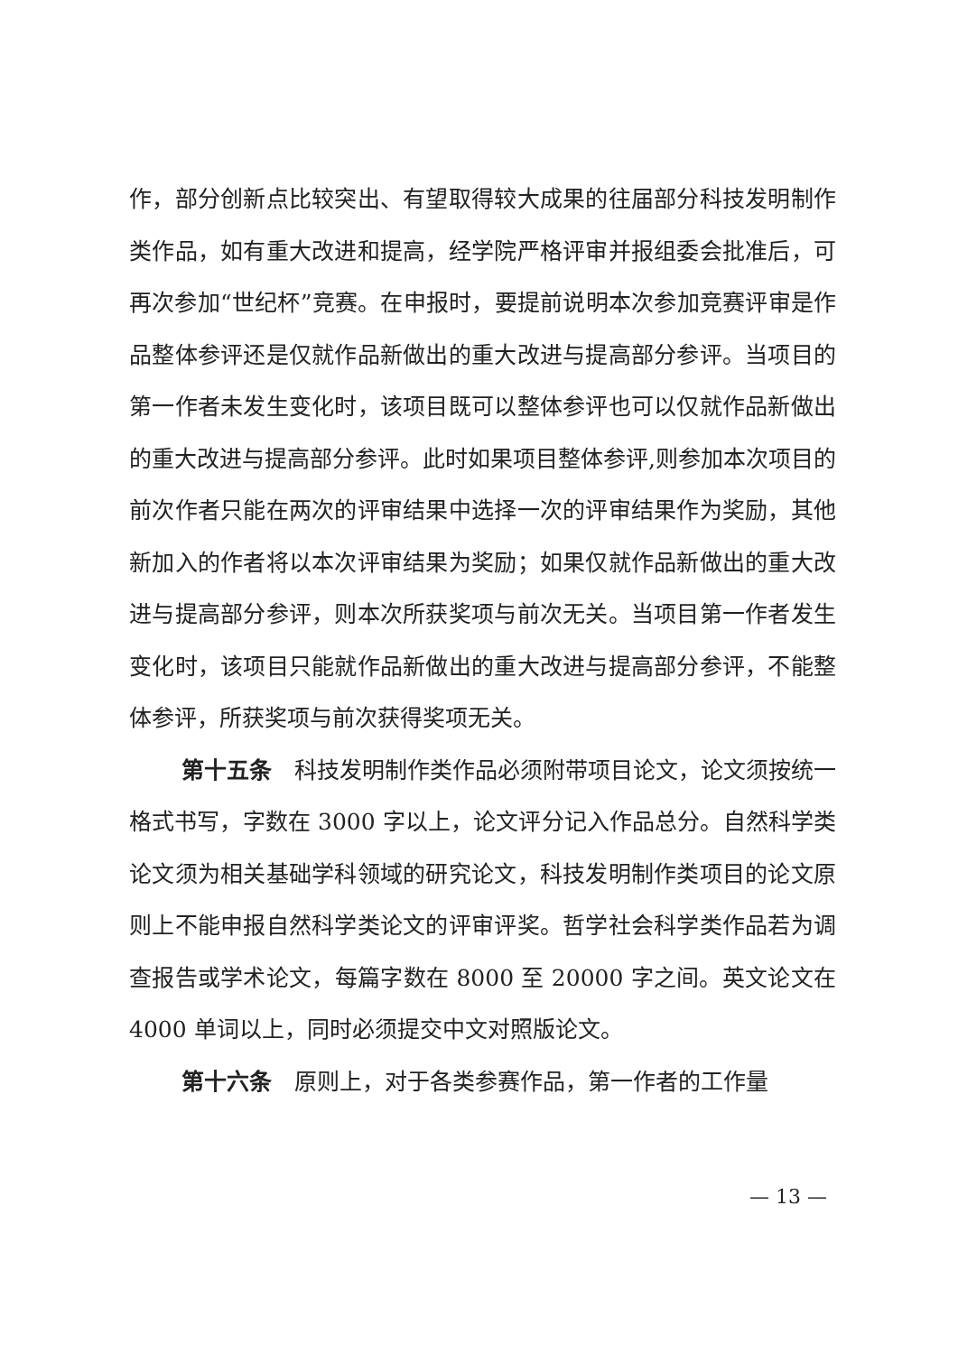作，部分创新点比较突出、有望取得较大成果的往届部分科技发明制作类作品，如有重大改进和提高，经学院严格评审并报组委会批准后，可再次参加“世纪杯”竞赛。在申报时，要提前说明本次参加竞赛评审是作品整体参评还是仅就作品新做出的重大改进与提高部分参评。当项目的第一作者未发生变化时，该项目既可以整体参评也可以仅就作品新做出的重大改进与提高部分参评。此时如果项目整体参评,则参加本次项目的前次作者只能在两次的评审结果中选择一次的评审结果作为奖励，其他新加入的作者将以本次评审结果为奖励；如果仅就作品新做出的重大改进与提高部分参评，则本次所获奖项与前次无关。当项目第一作者发生变化时，该项目只能就作品新做出的重大改进与提高部分参评，不能整体参评，所获奖项与前次获得奖项无关。
第十五条　科技发明制作类作品必须附带项目论文，论文须按统一格式书写，字数在 3000 字以上，论文评分记入作品总分。自然科学类论文须为相关基础学科领域的研究论文，科技发明制作类项目的论文原则上不能申报自然科学类论文的评审评奖。哲学社会科学类作品若为调查报告或学术论文，每篇字数在 8000 至 20000 字之间。英文论文在 4000 单词以上，同时必须提交中文对照版论文。
第十六条　原则上，对于各类参赛作品，第一作者的工作量
— 13 —